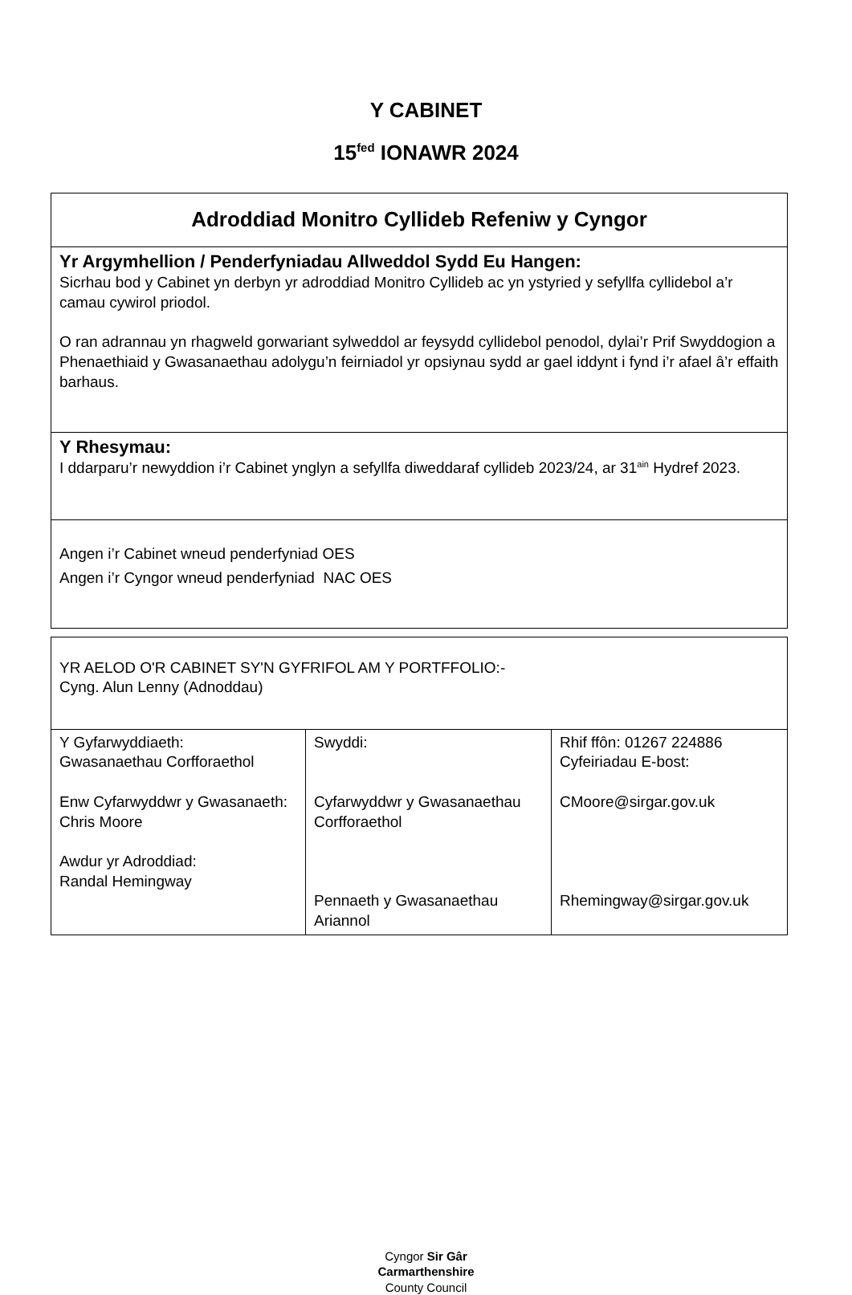Y CABINET
15<sup>fed</sup> IONAWR 2024
| Adroddiad Monitro Cyllideb Refeniw y Cyngor |
| Yr Argymhellion / Penderfyniadau Allweddol Sydd Eu Hangen: Sicrhau bod y Cabinet yn derbyn yr adroddiad Monitro Cyllideb ac yn ystyried y sefyllfa cyllidebol a’r camau cywirol priodol. O ran adrannau yn rhagweld gorwariant sylweddol ar feysydd cyllidebol penodol, dylai’r Prif Swyddogion a Phenaethiaid y Gwasanaethau adolygu’n feirniadol yr opsiynau sydd ar gael iddynt i fynd i’r afael â’r effaith barhaus. |
| Y Rhesymau: I ddarparu’r newyddion i’r Cabinet ynglyn a sefyllfa diweddaraf cyllideb 2023/24, ar 31<sup>ain</sup> Hydref 2023. |
| Angen i’r Cabinet wneud penderfyniad OES Angen i’r Cyngor wneud penderfyniad NAC OES |
| YR AELOD O'R CABINET SY'N GYFRIFOL AM Y PORTFFOLIO:- Cyng. Alun Lenny (Adnoddau) | | |
| Y Gyfarwyddiaeth: Gwasanaethau Corfforaethol Enw Cyfarwyddwr y Gwasanaeth: Chris Moore Awdur yr Adroddiad: Randal Hemingway | Swyddi: Cyfarwyddwr y Gwasanaethau Corfforaethol Pennaeth y Gwasanaethau Ariannol | Rhif ffôn: 01267 224886 Cyfeiriadau E-bost: CMoore@sirgar.gov.uk Rhemingway@sirgar.gov.uk |
Cyngor Sir Gâr
Carmarthenshire
County Council